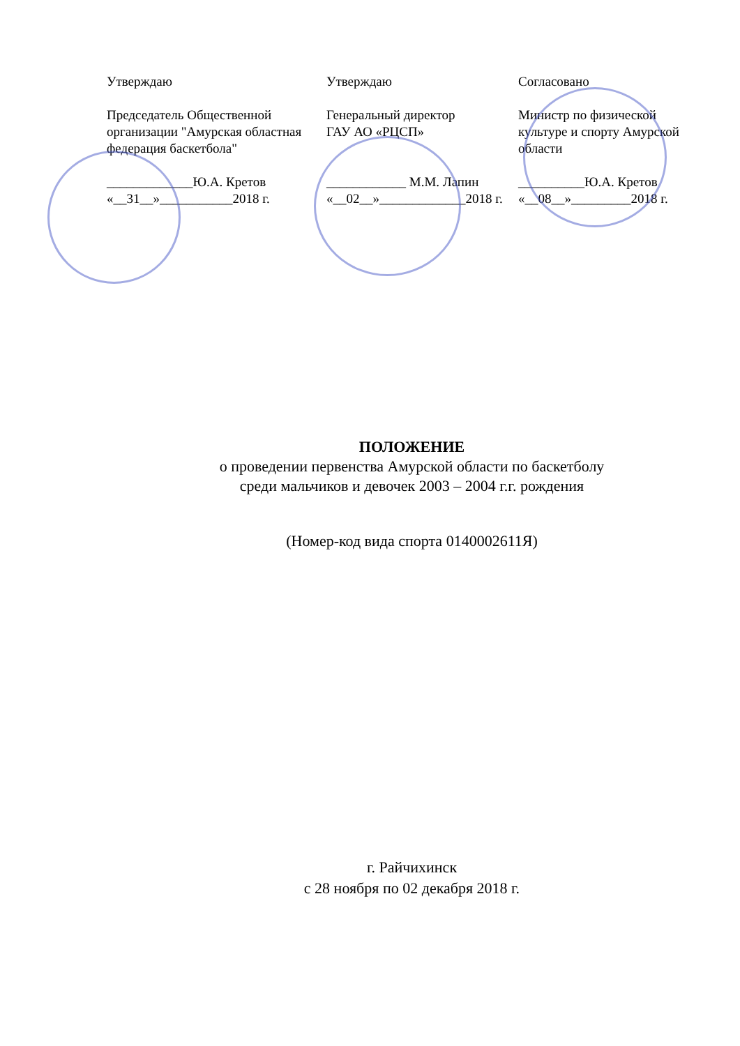Утверждаю
Председатель Общественной организации "Амурская областная федерация баскетбола"
_____________Ю.А. Кретов
«__31__»___________2018 г.
Утверждаю
Генеральный директор
ГАУ АО «РЦСП»
____________ М.М. Лапин
«__02__»_____________2018 г.
Согласовано
Министр по физической культуре и спорту Амурской области
__________Ю.А. Кретов
«__08__»_________2018 г.
ПОЛОЖЕНИЕ
о проведении первенства Амурской области по баскетболу
среди мальчиков и девочек 2003 – 2004 г.г. рождения
(Номер-код вида спорта 0140002611Я)
г. Райчихинск
с 28 ноября по 02 декабря 2018 г.